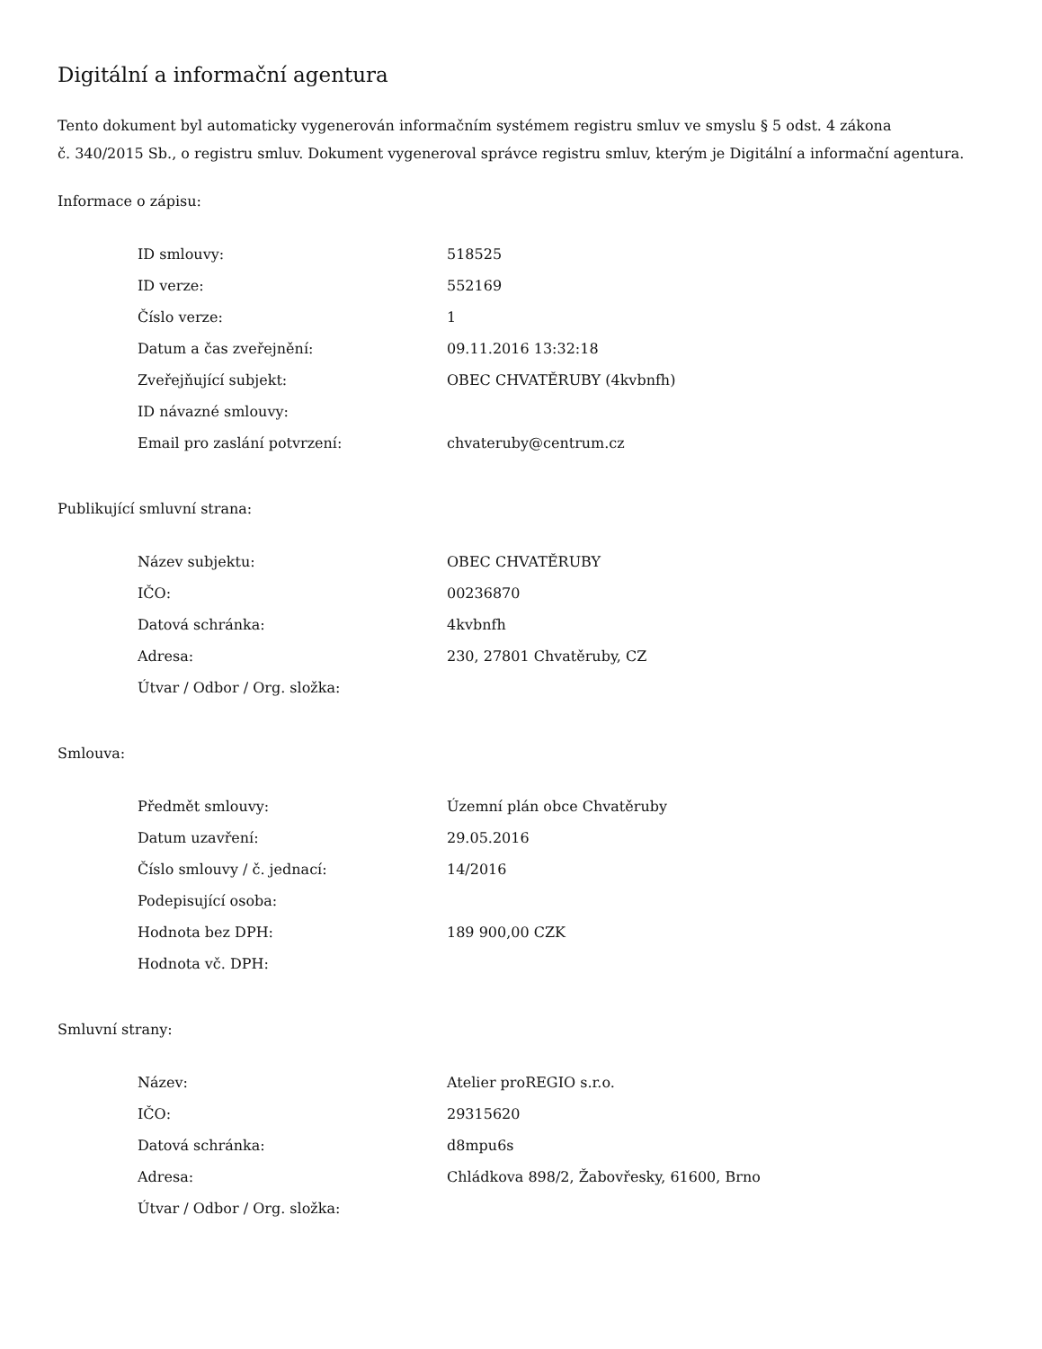Digitální a informační agentura
Tento dokument byl automaticky vygenerován informačním systémem registru smluv ve smyslu § 5 odst. 4 zákona
č. 340/2015 Sb., o registru smluv. Dokument vygeneroval správce registru smluv, kterým je Digitální a informační agentura.
Informace o zápisu:
| ID smlouvy: | 518525 |
| ID verze: | 552169 |
| Číslo verze: | 1 |
| Datum a čas zveřejnění: | 09.11.2016 13:32:18 |
| Zveřejňující subjekt: | OBEC CHVATĚRUBY (4kvbnfh) |
| ID návazné smlouvy: | |
| Email pro zaslání potvrzení: | chvateruby@centrum.cz |
Publikující smluvní strana:
| Název subjektu: | OBEC CHVATĚRUBY |
| IČO: | 00236870 |
| Datová schránka: | 4kvbnfh |
| Adresa: | 230, 27801 Chvatěruby, CZ |
| Útvar / Odbor / Org. složka: | |
Smlouva:
| Předmět smlouvy: | Územní plán obce Chvatěruby |
| Datum uzavření: | 29.05.2016 |
| Číslo smlouvy / č. jednací: | 14/2016 |
| Podepisující osoba: | |
| Hodnota bez DPH: | 189 900,00 CZK |
| Hodnota vč. DPH: | |
Smluvní strany:
| Název: | Atelier proREGIO s.r.o. |
| IČO: | 29315620 |
| Datová schránka: | d8mpu6s |
| Adresa: | Chládkova 898/2, Žabovřesky, 61600, Brno |
| Útvar / Odbor / Org. složka: | |